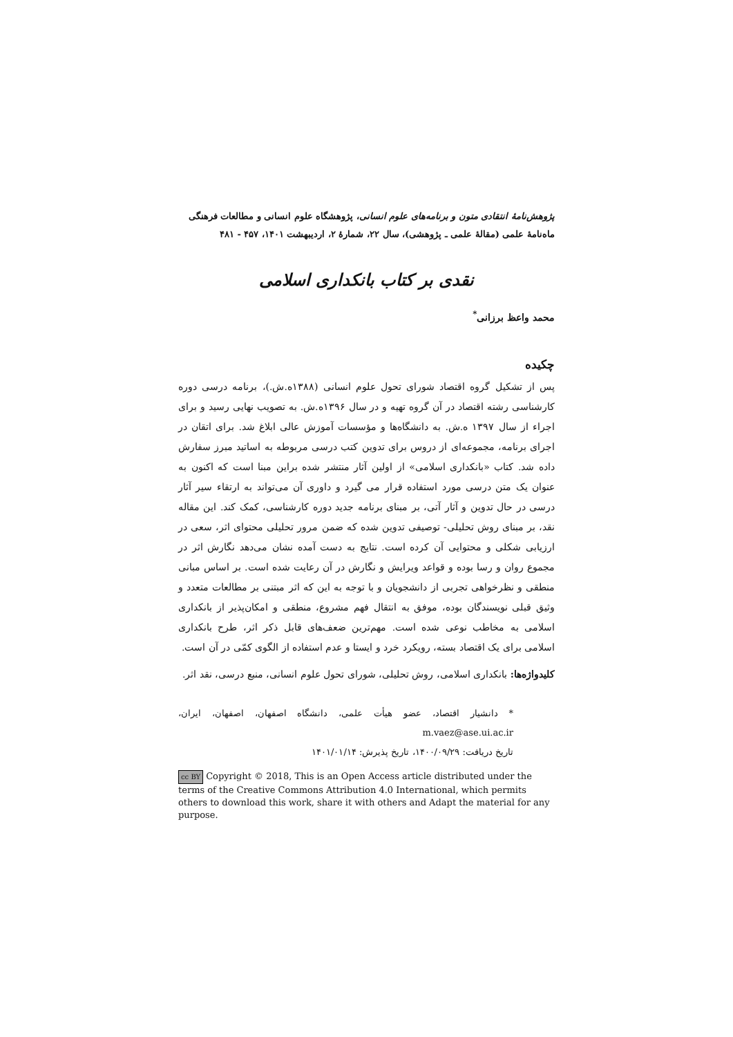پژوهش‌نامهٔ انتقادی متون و برنامه‌های علوم انسانی، پژوهشگاه علوم انسانی و مطالعات فرهنگی
ماه‌نامهٔ علمی (مقالهٔ علمی ـ پژوهشی)، سال ۲۲، شمارهٔ ۲، اردیبهشت ۱۴۰۱، ۴۵۷ - ۴۸۱
نقدی بر کتاب بانکداری اسلامی
محمد واعظ برزانی<sup>*</sup>
چکیده
پس از تشکیل گروه اقتصاد شورای تحول علوم انسانی (۱۳۸۸ه.ش.)، برنامه درسی دوره کارشناسی رشته اقتصاد در آن گروه تهیه و در سال ۱۳۹۶ه.ش. به تصویب نهایی رسید و برای اجراء از سال ۱۳۹۷ ه.ش. به دانشگاه‌ها و مؤسسات آموزش عالی ابلاغ شد. برای اتقان در اجرای برنامه، مجموعه‌ای از دروس برای تدوین کتب درسی مربوطه به اساتید مبرز سفارش داده شد. کتاب «بانکداری اسلامی» از اولین آثار منتشر شده براین مبنا است که اکنون به عنوان یک متن درسی مورد استفاده قرار می گیرد و داوری آن می‌تواند به ارتقاء سیر آثار درسی در حال تدوین و آثار آتی، بر مبنای برنامه جدید دوره کارشناسی، کمک کند. این مقاله نقد، بر مبنای روش تحلیلی- توصیفی تدوین شده که ضمن مرور تحلیلی محتوای اثر، سعی در ارزیابی شکلی و محتوایی آن کرده است. نتایج به دست آمده نشان می‌دهد نگارش اثر در مجموع روان و رسا بوده و قواعد ویرایش و نگارش در آن رعایت شده است. بر اساس مبانی منطقی و نظرخواهی تجربی از دانشجویان و با توجه به این که اثر مبتنی بر مطالعات متعدد و وثیق قبلی نویسندگان بوده، موفق به انتقال فهم مشروع، منطقی و امکان‌پذیر از بانکداری اسلامی به مخاطب نوعی شده است. مهم‌ترین ضعف‌های قابل ذکر اثر، طرح بانکداری اسلامی برای یک اقتصاد بسته، رویکرد خرد و ایستا و عدم استفاده از الگوی کمّی در آن است.
کلیدواژه‌ها: بانکداری اسلامی، روش تحلیلی، شورای تحول علوم انسانی، منبع درسی، نقد اثر.
* دانشیار اقتصاد، عضو هیأت علمی، دانشگاه اصفهان، اصفهان، ایران، m.vaez@ase.ui.ac.ir
تاریخ دریافت: ۱۴۰۰/۰۹/۲۹، تاریخ پذیرش: ۱۴۰۱/۰۱/۱۴
cc BY Copyright © 2018, This is an Open Access article distributed under the terms of the Creative Commons Attribution 4.0 International, which permits others to download this work, share it with others and Adapt the material for any purpose.